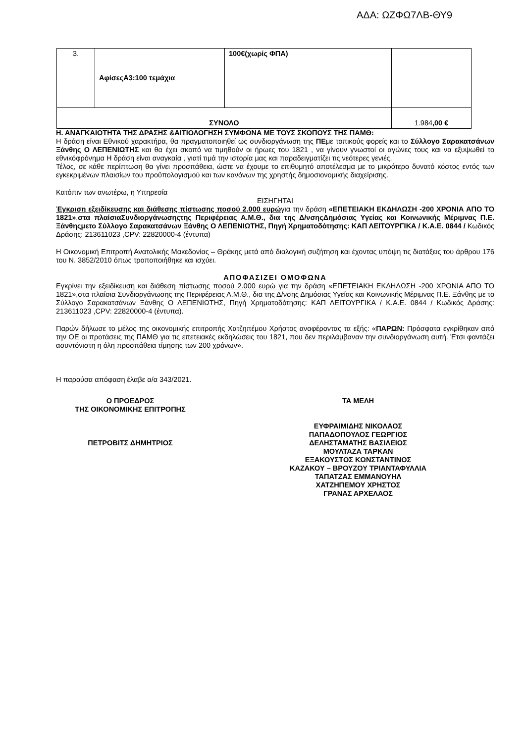ΑΔΑ: ΩΖΦΩ7ΛΒ-ΘΥ9
| 3. | ΑφίσεςΑ3:100 τεμάχια | 100€(χωρίς ΦΠΑ) | |
| ΣΥΝΟΛΟ | | | 1.984 ,00 € |
Η. ΑΝΑΓΚΑΙΟΤΗΤΑ ΤΗΣ ΔΡΑΣΗΣ &ΑΙΤΙΟΛΟΓΗΣΗ ΣΥΜΦΩΝΑ ΜΕ ΤΟΥΣ ΣΚΟΠΟΥΣ ΤΗΣ ΠΑΜΘ:
Η δράση είναι Εθνικού χαρακτήρα, θα πραγματοποιηθεί ως συνδιοργάνωση της ΠΕμε τοπικούς φορείς και το Σύλλογο Σαρακατσάνων Ξάνθης Ο ΛΕΠΕΝΙΩΤΗΣ και θα έχει σκοπό να τιμηθούν οι ήρωες του 1821 , να γίνουν γνωστοί οι αγώνες τους και να εξυψωθεί το εθνικόφρόνημα Η δράση είναι αναγκαία , γιατί τιμά την ιστορία μας και παραδειγματίζει τις νεότερες γενιές.
Τέλος, σε κάθε περίπτωση θα γίνει προσπάθεια, ώστε να έχουμε το επιθυμητό αποτέλεσμα με το μικρότερο δυνατό κόστος εντός των εγκεκριμένων πλαισίων του προϋπολογισμού και των κανόνων της χρηστής δημοσιονομικής διαχείρισης.
Κατόπιν των ανωτέρω, η Υπηρεσία
ΕΙΣΗΓΗΤΑΙ
Έγκριση εξειδίκευσης και διάθεσης πίστωσης ποσού 2.000 ευρώγια την δράση «ΕΠΕΤΕΙΑΚΗ ΕΚΔΗΛΩΣΗ -200 ΧΡΟΝΙΑ ΑΠΟ ΤΟ 1821»,στα πλαίσιαΣυνδιοργάνωσηςτης Περιφέρειας Α.Μ.Θ., δια της Δ/νσηςΔημόσιας Υγείας και Κοινωνικής Μέριμνας Π.Ε. Ξάνθηςμετο Σύλλογο Σαρακατσάνων Ξάνθης Ο ΛΕΠΕΝΙΩΤΗΣ, Πηγή Χρηματοδότησης: ΚΑΠ ΛΕΙΤΟΥΡΓΙΚΑ / Κ.Α.Ε. 0844 / Κωδικός Δράσης: 213611023 ,CPV: 22820000-4 (έντυπα)
Η Οικονομική Επιτροπή Ανατολικής Μακεδονίας – Θράκης μετά από διαλογική συζήτηση και έχοντας υπόψη τις διατάξεις του άρθρου 176 του Ν. 3852/2010 όπως τροποποιήθηκε και ισχύει.
ΑΠΟΦΑΣΙΖΕΙ ΟΜΟΦΩΝΑ
Εγκρίνει την εξειδίκευση και διάθεση πίστωσης ποσού 2.000 ευρώ για την δράση «ΕΠΕΤΕΙΑΚΗ ΕΚΔΗΛΩΣΗ -200 ΧΡΟΝΙΑ ΑΠΟ ΤΟ 1821»,στα πλαίσια Συνδιοργάνωσης της Περιφέρειας Α.Μ.Θ., δια της Δ/νσης Δημόσιας Υγείας και Κοινωνικής Μέριμνας Π.Ε. Ξάνθης με το Σύλλογο Σαρακατσάνων Ξάνθης Ο ΛΕΠΕΝΙΩΤΗΣ, Πηγή Χρηματοδότησης: ΚΑΠ ΛΕΙΤΟΥΡΓΙΚΑ / Κ.Α.Ε. 0844 / Κωδικός Δράσης: 213611023 ,CPV: 22820000-4 (έντυπα).
Παρών δήλωσε το μέλος της οικονομικής επιτροπής Χατζηπέμου Χρήστος αναφέροντας τα εξής: «ΠΑΡΩΝ: Πρόσφατα εγκρίθηκαν από την ΟΕ οι προτάσεις της ΠΑΜΘ για τις επετειακές εκδηλώσεις του 1821, που δεν περιλάμβαναν την συνδιοργάνωση αυτή. Έτσι φαντάζει ασυντόνιστη η όλη προσπάθεια τίμησης των 200 χρόνων».
Η παρούσα απόφαση έλαβε α/α 343/2021.
Ο ΠΡΟΕΔΡΟΣ
ΤΗΣ ΟΙΚΟΝΟΜΙΚΗΣ ΕΠΙΤΡΟΠΗΣ
ΠΕΤΡΟΒΙΤΣ ΔΗΜΗΤΡΙΟΣ
ΤΑ ΜΕΛΗ
ΕΥΦΡΑΙΜΙΔΗΣ ΝΙΚΟΛΑΟΣ
ΠΑΠΑΔΟΠΟΥΛΟΣ ΓΕΩΡΓΙΟΣ
ΔΕΛΗΣΤΑΜΑΤΗΣ ΒΑΣΙΛΕΙΟΣ
ΜΟΥΛΤΑΖΑ ΤΑΡΚΑΝ
ΕΞΑΚΟΥΣΤΟΣ ΚΩΝΣΤΑΝΤΙΝΟΣ
ΚΑΖΑΚΟΥ – ΒΡΟΥΖΟΥ ΤΡΙΑΝΤΑΦΥΛΛΙΑ
ΤΑΠΑΤΖΑΣ ΕΜΜΑΝΟΥΗΛ
ΧΑΤΖΗΠΕΜΟΥ ΧΡΗΣΤΟΣ
ΓΡΑΝΑΣ ΑΡΧΕΛΑΟΣ